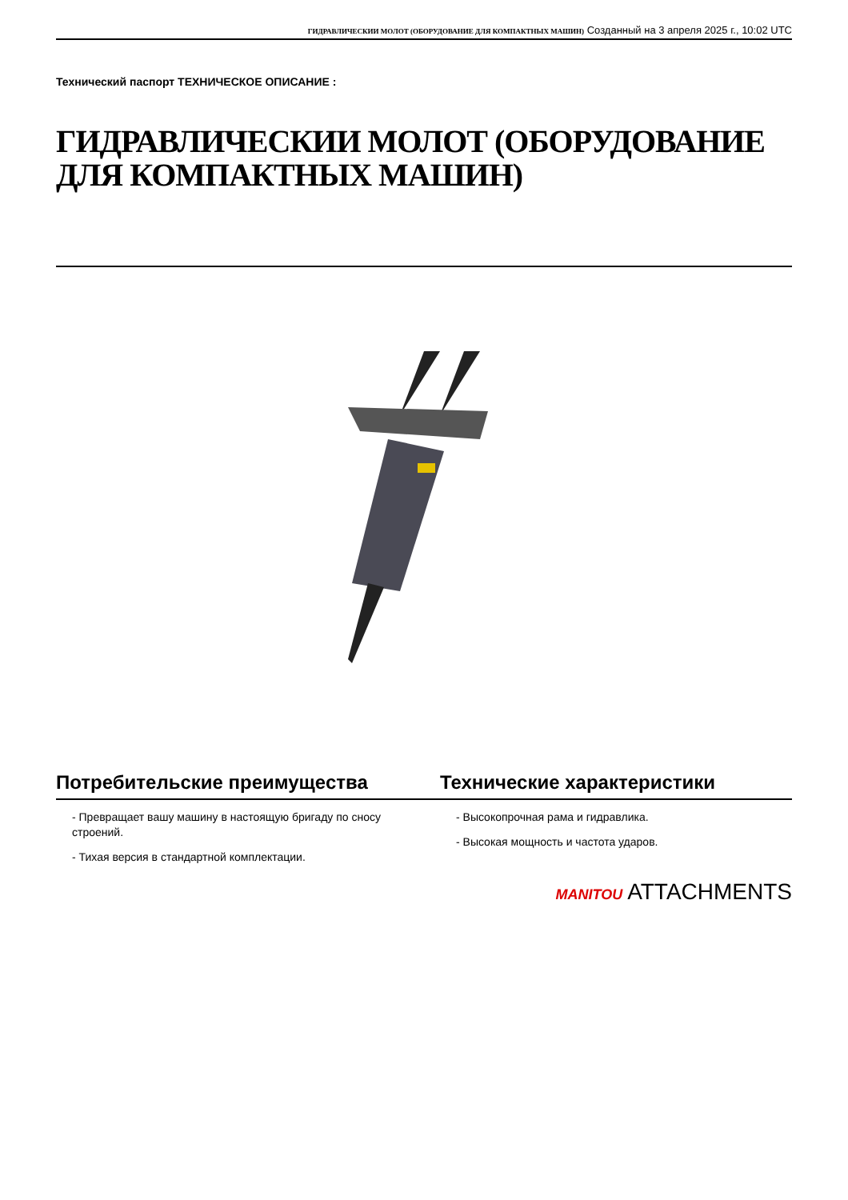ГИДРАВЛИЧЕСКИИ МОЛОТ (ОБОРУДОВАНИЕ ДЛЯ КОМПАКТНЫХ МАШИН) Созданный на 3 апреля 2025 г., 10:02 UTC
Технический паспорт ТЕХНИЧЕСКОЕ ОПИСАНИЕ :
ГИДРАВЛИЧЕСКИИ МОЛОТ (ОБОРУДОВАНИЕ ДЛЯ КОМПАКТНЫХ МАШИН)
Потребительские преимущества Технические характеристики
- Превращает вашу машину в настоящую бригаду по сносу строений.
- Тихая версия в стандартной комплектации.
- Высокопрочная рама и гидравлика.
- Высокая мощность и частота ударов.
MANITOU ATTACHMENTS